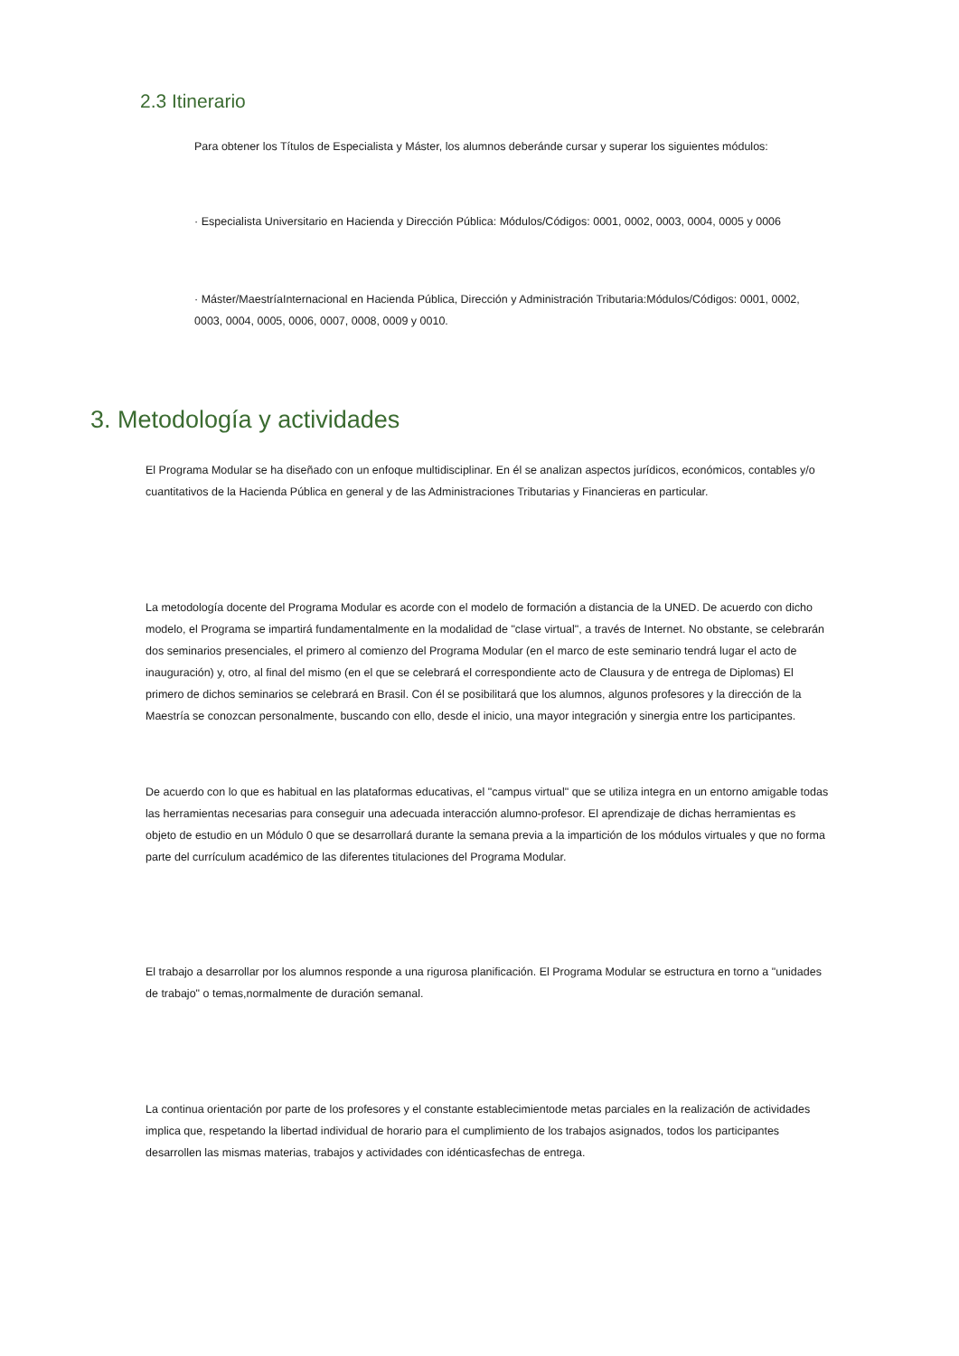2.3 Itinerario
Para obtener los Títulos de Especialista y Máster, los alumnos deberánde cursar y superar los siguientes módulos:
· Especialista Universitario en Hacienda y Dirección Pública: Módulos/Códigos: 0001, 0002, 0003, 0004, 0005 y 0006
· Máster/MaestríaInternacional en Hacienda Pública, Dirección y Administración Tributaria:Módulos/Códigos: 0001, 0002, 0003, 0004, 0005, 0006, 0007, 0008, 0009 y 0010.
3. Metodología y actividades
El Programa Modular se ha diseñado con un enfoque multidisciplinar. En él se analizan aspectos jurídicos, económicos, contables y/o cuantitativos de la Hacienda Pública en general y de las Administraciones Tributarias y Financieras en particular.
La metodología docente del Programa Modular es acorde con el modelo de formación a distancia de la UNED. De acuerdo con dicho modelo, el Programa se impartirá fundamentalmente en la modalidad de "clase virtual", a través de Internet. No obstante, se celebrarán dos seminarios presenciales, el primero al comienzo del Programa Modular (en el marco de este seminario tendrá lugar el acto de inauguración) y, otro, al final del mismo (en el que se celebrará el correspondiente acto de Clausura y de entrega de Diplomas) El primero de dichos seminarios se celebrará en Brasil. Con él se posibilitará que los alumnos, algunos profesores y la dirección de la Maestría se conozcan personalmente, buscando con ello, desde el inicio, una mayor integración y sinergia entre los participantes.
De acuerdo con lo que es habitual en las plataformas educativas, el "campus virtual" que se utiliza integra en un entorno amigable todas las herramientas necesarias para conseguir una adecuada interacción alumno-profesor. El aprendizaje de dichas herramientas es objeto de estudio en un Módulo 0 que se desarrollará durante la semana previa a la impartición de los módulos virtuales y que no forma parte del currículum académico de las diferentes titulaciones del Programa Modular.
El trabajo a desarrollar por los alumnos responde a una rigurosa planificación. El Programa Modular se estructura en torno a "unidades de trabajo" o temas,normalmente de duración semanal.
La continua orientación por parte de los profesores y el constante establecimientode metas parciales en la realización de actividades implica que, respetando la libertad individual de horario para el cumplimiento de los trabajos asignados, todos los participantes desarrollen las mismas materias, trabajos y actividades con idénticasfechas de entrega.